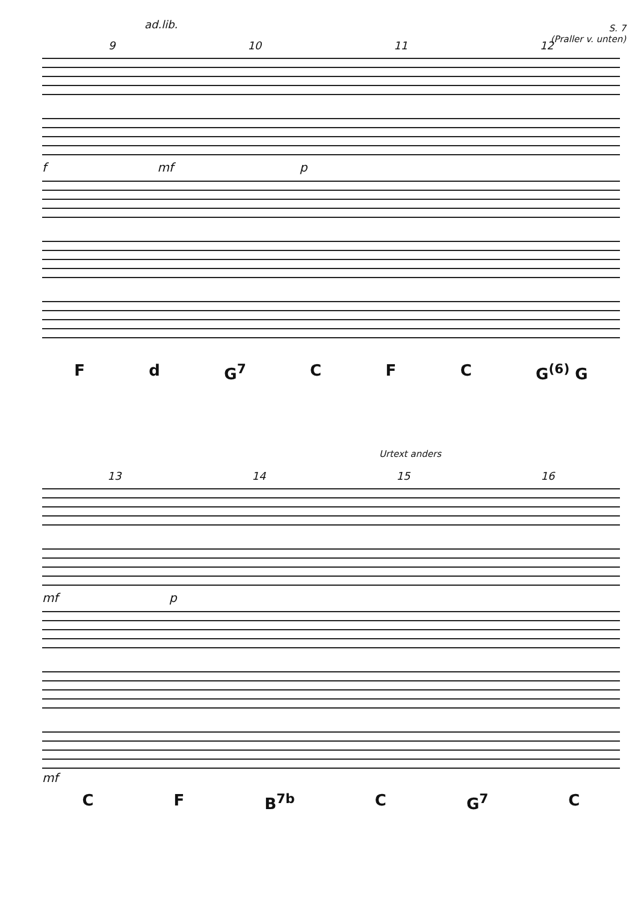ad.lib.
S. 7
(Praller v. unten)
9 10 11 12
f mf p
Fd G<sup>7</sup> C F C G<sup>(6)</sup> G
Urtext anders
13 14 15 16
mf p
mf
C F B<sup>7b</sup> C G<sup>7</sup> C